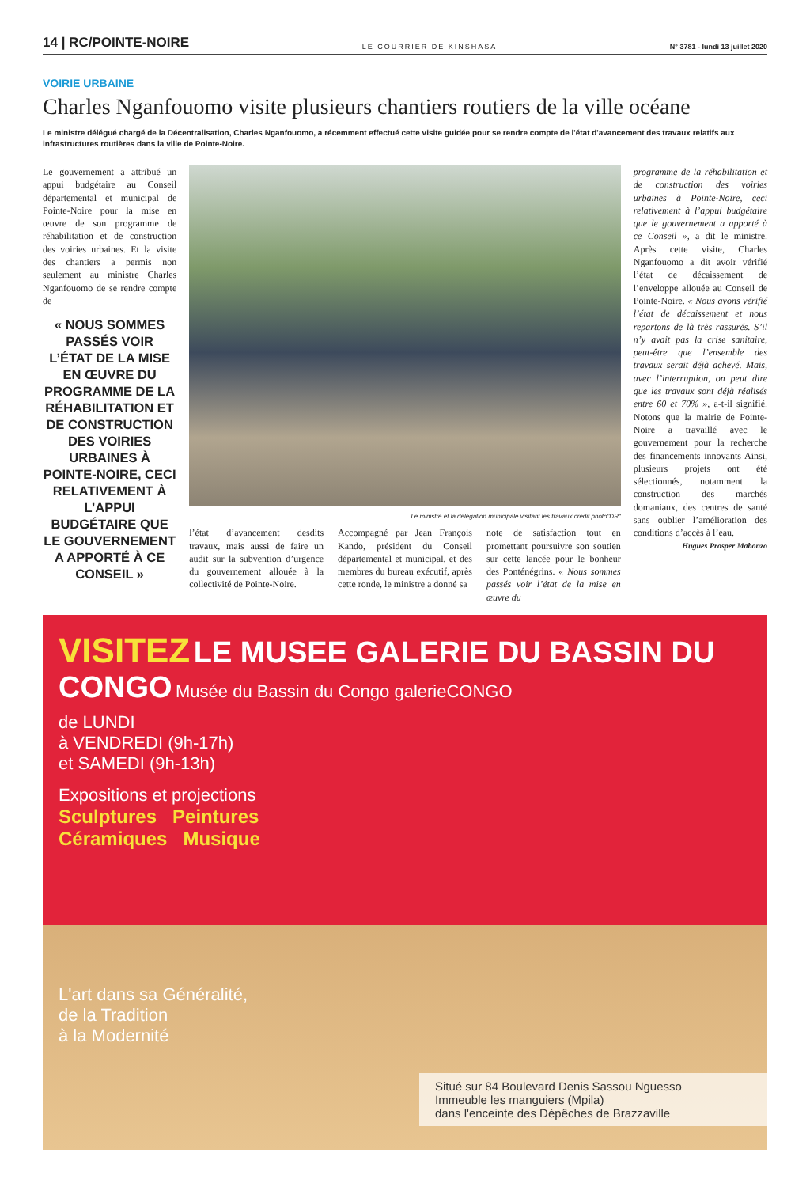14 | RC/POINTE-NOIRE LE COURRIER DE KINSHASA N° 3781 - lundi 13 juillet 2020
VOIRIE URBAINE
Charles Nganfouomo visite plusieurs chantiers routiers de la ville océane
Le ministre délégué chargé de la Décentralisation, Charles Nganfouomo, a récemment effectué cette visite guidée pour se rendre compte de l'état d'avancement des travaux relatifs aux infrastructures routières dans la ville de Pointe-Noire.
Le gouvernement a attribué un appui budgétaire au Conseil départemental et municipal de Pointe-Noire pour la mise en œuvre de son programme de réhabilitation et de construction des voiries urbaines. Et la visite des chantiers a permis non seulement au ministre Charles Nganfouomo de se rendre compte de
« NOUS SOMMES PASSÉS VOIR L’ÉTAT DE LA MISE EN ŒUVRE DU PROGRAMME DE LA RÉHABILITATION ET DE CONSTRUCTION DES VOIRIES URBAINES À POINTE-NOIRE, CECI RELATIVEMENT À L’APPUI BUDGÉTAIRE QUE LE GOUVERNEMENT A APPORTÉ À CE CONSEIL »
Le ministre et la délégation municipale visitant les travaux crédit photo"DR"
l’état d’avancement desdits travaux, mais aussi de faire un audit sur la subvention d’urgence du gouvernement allouée à la collectivité de Pointe-Noire.
Accompagné par Jean François Kando, président du Conseil départemental et municipal, et des membres du bureau exécutif, après cette ronde, le ministre a donné sa
note de satisfaction tout en promettant poursuivre son soutien sur cette lancée pour le bonheur des Ponténégrins. « Nous sommes passés voir l’état de la mise en œuvre du
programme de la réhabilitation et de construction des voiries urbaines à Pointe-Noire, ceci relativement à l’appui budgétaire que le gouvernement a apporté à ce Conseil », a dit le ministre. Après cette visite, Charles Nganfouomo a dit avoir vérifié l’état de décaissement de l’enveloppe allouée au Conseil de Pointe-Noire. « Nous avons vérifié l’état de décaissement et nous repartons de là très rassurés. S’il n’y avait pas la crise sanitaire, peut-être que l’ensemble des travaux serait déjà achevé. Mais, avec l’interruption, on peut dire que les travaux sont déjà réalisés entre 60 et 70% », a-t-il signifié. Notons que la mairie de Pointe-Noire a travaillé avec le gouvernement pour la recherche des financements innovants Ainsi, plusieurs projets ont été sélectionnés, notamment la construction des marchés domaniaux, des centres de santé sans oublier l’amélioration des conditions d’accès à l’eau.
Hugues Prosper Mabonzo
VISITEZ LE MUSEE GALERIE DU BASSIN DU CONGO Musée du Bassin du Congo galerieCONGO
de LUNDI
à VENDREDI (9h-17h)
et SAMEDI (9h-13h)
Expositions et projections
Sculptures Peintures
Céramiques Musique
L'art dans sa Généralité,
de la Tradition
à la Modernité
Situé sur 84 Boulevard Denis Sassou Nguesso
Immeuble les manguiers (Mpila)
dans l'enceinte des Dépêches de Brazzaville